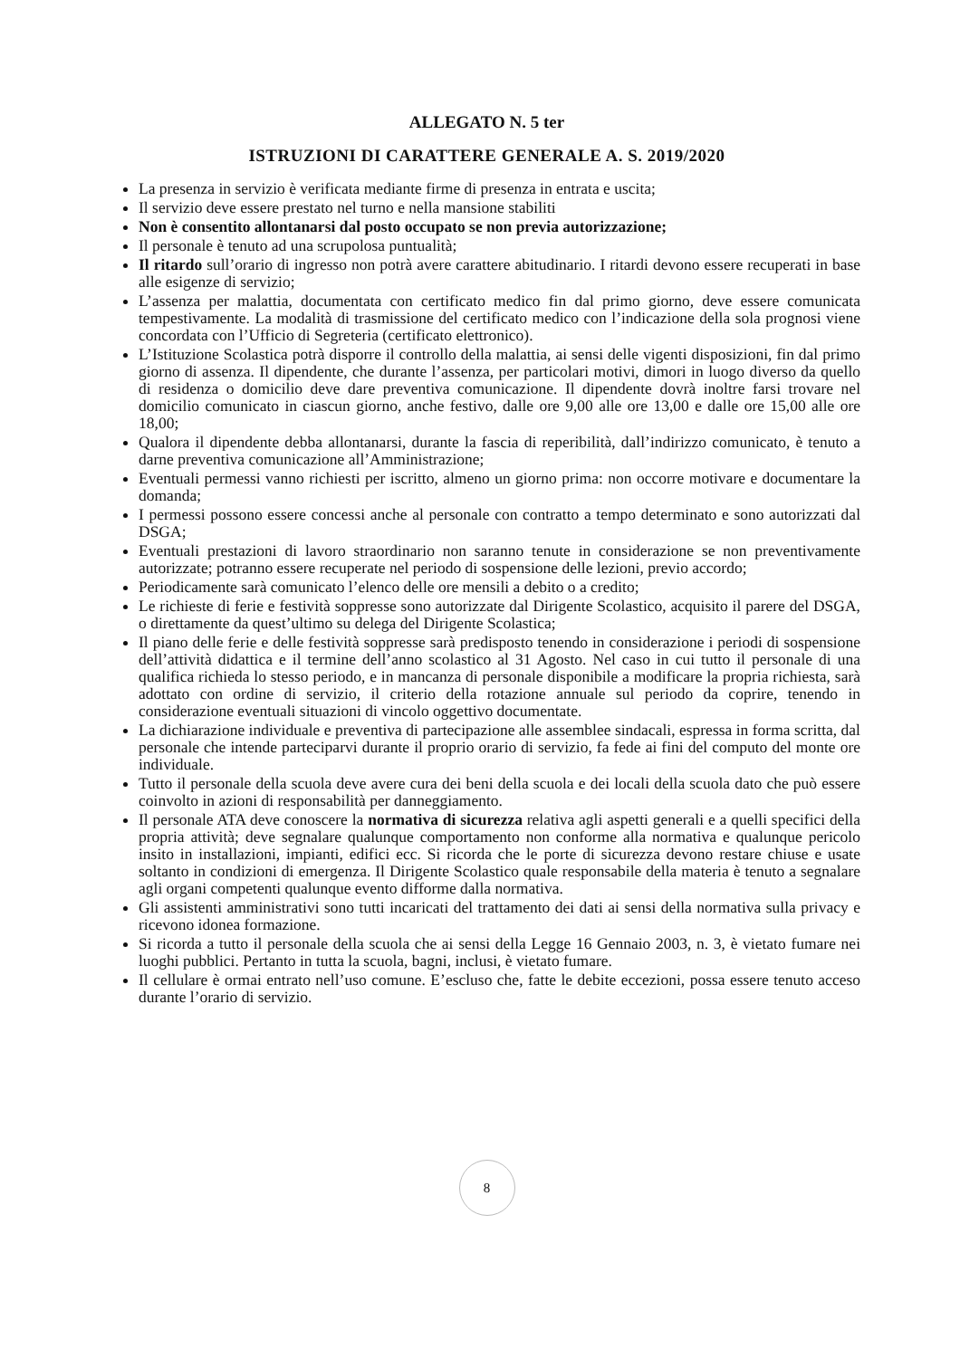ALLEGATO N. 5 ter
ISTRUZIONI DI CARATTERE GENERALE A. S. 2019/2020
La presenza in servizio è verificata mediante firme di presenza in entrata e uscita;
Il servizio deve essere prestato nel turno e nella mansione stabiliti
Non è consentito allontanarsi dal posto occupato se non previa autorizzazione;
Il personale è tenuto ad una scrupolosa puntualità;
Il ritardo sull’orario di ingresso non potrà avere carattere abitudinario. I ritardi devono essere recuperati in base alle esigenze di servizio;
L’assenza per malattia, documentata con certificato medico fin dal primo giorno, deve essere comunicata tempestivamente. La modalità di trasmissione del certificato medico con l’indicazione della sola prognosi viene concordata con l’Ufficio di Segreteria (certificato elettronico).
L’Istituzione Scolastica potrà disporre il controllo della malattia, ai sensi delle vigenti disposizioni, fin dal primo giorno di assenza. Il dipendente, che durante l’assenza, per particolari motivi, dimori in luogo diverso da quello di residenza o domicilio deve dare preventiva comunicazione. Il dipendente dovrà inoltre farsi trovare nel domicilio comunicato in ciascun giorno, anche festivo, dalle ore 9,00 alle ore 13,00 e dalle ore 15,00 alle ore 18,00;
Qualora il dipendente debba allontanarsi, durante la fascia di reperibilità, dall’indirizzo comunicato, è tenuto a darne preventiva comunicazione all’Amministrazione;
Eventuali permessi vanno richiesti per iscritto, almeno un giorno prima: non occorre motivare e documentare la domanda;
I permessi possono essere concessi anche al personale con contratto a tempo determinato e sono autorizzati dal DSGA;
Eventuali prestazioni di lavoro straordinario non saranno tenute in considerazione se non preventivamente autorizzate; potranno essere recuperate nel periodo di sospensione delle lezioni, previo accordo;
Periodicamente sarà comunicato l’elenco delle ore mensili a debito o a credito;
Le richieste di ferie e festività soppresse sono autorizzate dal Dirigente Scolastico, acquisito il parere del DSGA, o direttamente da quest’ultimo su delega del Dirigente Scolastica;
Il piano delle ferie e delle festività soppresse sarà predisposto tenendo in considerazione i periodi di sospensione dell’attività didattica e il termine dell’anno scolastico al 31 Agosto. Nel caso in cui tutto il personale di una qualifica richieda lo stesso periodo, e in mancanza di personale disponibile a modificare la propria richiesta, sarà adottato con ordine di servizio, il criterio della rotazione annuale sul periodo da coprire, tenendo in considerazione eventuali situazioni di vincolo oggettivo documentate.
La dichiarazione individuale e preventiva di partecipazione alle assemblee sindacali, espressa in forma scritta, dal personale che intende parteciparvi durante il proprio orario di servizio, fa fede ai fini del computo del monte ore individuale.
Tutto il personale della scuola deve avere cura dei beni della scuola e dei locali della scuola dato che può essere coinvolto in azioni di responsabilità per danneggiamento.
Il personale ATA deve conoscere la normativa di sicurezza relativa agli aspetti generali e a quelli specifici della propria attività; deve segnalare qualunque comportamento non conforme alla normativa e qualunque pericolo insito in installazioni, impianti, edifici ecc. Si ricorda che le porte di sicurezza devono restare chiuse e usate soltanto in condizioni di emergenza. Il Dirigente Scolastico quale responsabile della materia è tenuto a segnalare agli organi competenti qualunque evento difforme dalla normativa.
Gli assistenti amministrativi sono tutti incaricati del trattamento dei dati ai sensi della normativa sulla privacy e ricevono idonea formazione.
Si ricorda a tutto il personale della scuola che ai sensi della Legge 16 Gennaio 2003, n. 3, è vietato fumare nei luoghi pubblici. Pertanto in tutta la scuola, bagni, inclusi, è vietato fumare.
Il cellulare è ormai entrato nell’uso comune. E’escluso che, fatte le debite eccezioni, possa essere tenuto acceso durante l’orario di servizio.
8